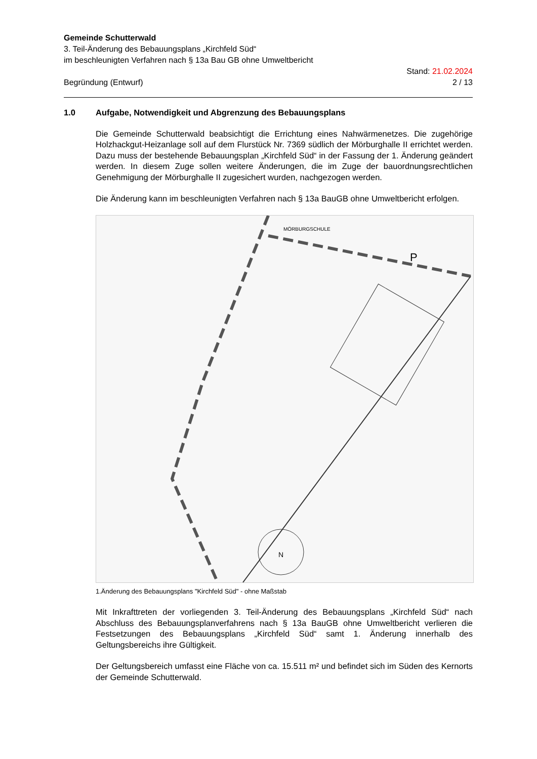Gemeinde Schutterwald
3. Teil-Änderung des Bebauungsplans „Kirchfeld Süd“
im beschleunigten Verfahren nach § 13a Bau GB ohne Umweltbericht
Begründung (Entwurf)
Stand: 21.02.2024
2 / 13
1.0 Aufgabe, Notwendigkeit und Abgrenzung des Bebauungsplans
Die Gemeinde Schutterwald beabsichtigt die Errichtung eines Nahwärmenetzes. Die zugehörige Holzhackgut-Heizanlage soll auf dem Flurstück Nr. 7369 südlich der Mörburghalle II errichtet werden. Dazu muss der bestehende Bebauungsplan „Kirchfeld Süd“ in der Fassung der 1. Änderung geändert werden. In diesem Zuge sollen weitere Änderungen, die im Zuge der bauordnungsrechtlichen Genehmigung der Mörburghalle II zugesichert wurden, nachgezogen werden.
Die Änderung kann im beschleunigten Verfahren nach § 13a BauGB ohne Umweltbericht erfolgen.
N
MÖRBURGSCHULE
P
1.Änderung des Bebauungsplans "Kirchfeld Süd" - ohne Maßstab
Mit Inkrafttreten der vorliegenden 3. Teil-Änderung des Bebauungsplans „Kirchfeld Süd“ nach Abschluss des Bebauungsplanverfahrens nach § 13a BauGB ohne Umweltbericht verlieren die Festsetzungen des Bebauungsplans „Kirchfeld Süd“ samt 1. Änderung innerhalb des Geltungsbereichs ihre Gültigkeit.
Der Geltungsbereich umfasst eine Fläche von ca. 15.511 m² und befindet sich im Süden des Kernorts der Gemeinde Schutterwald.